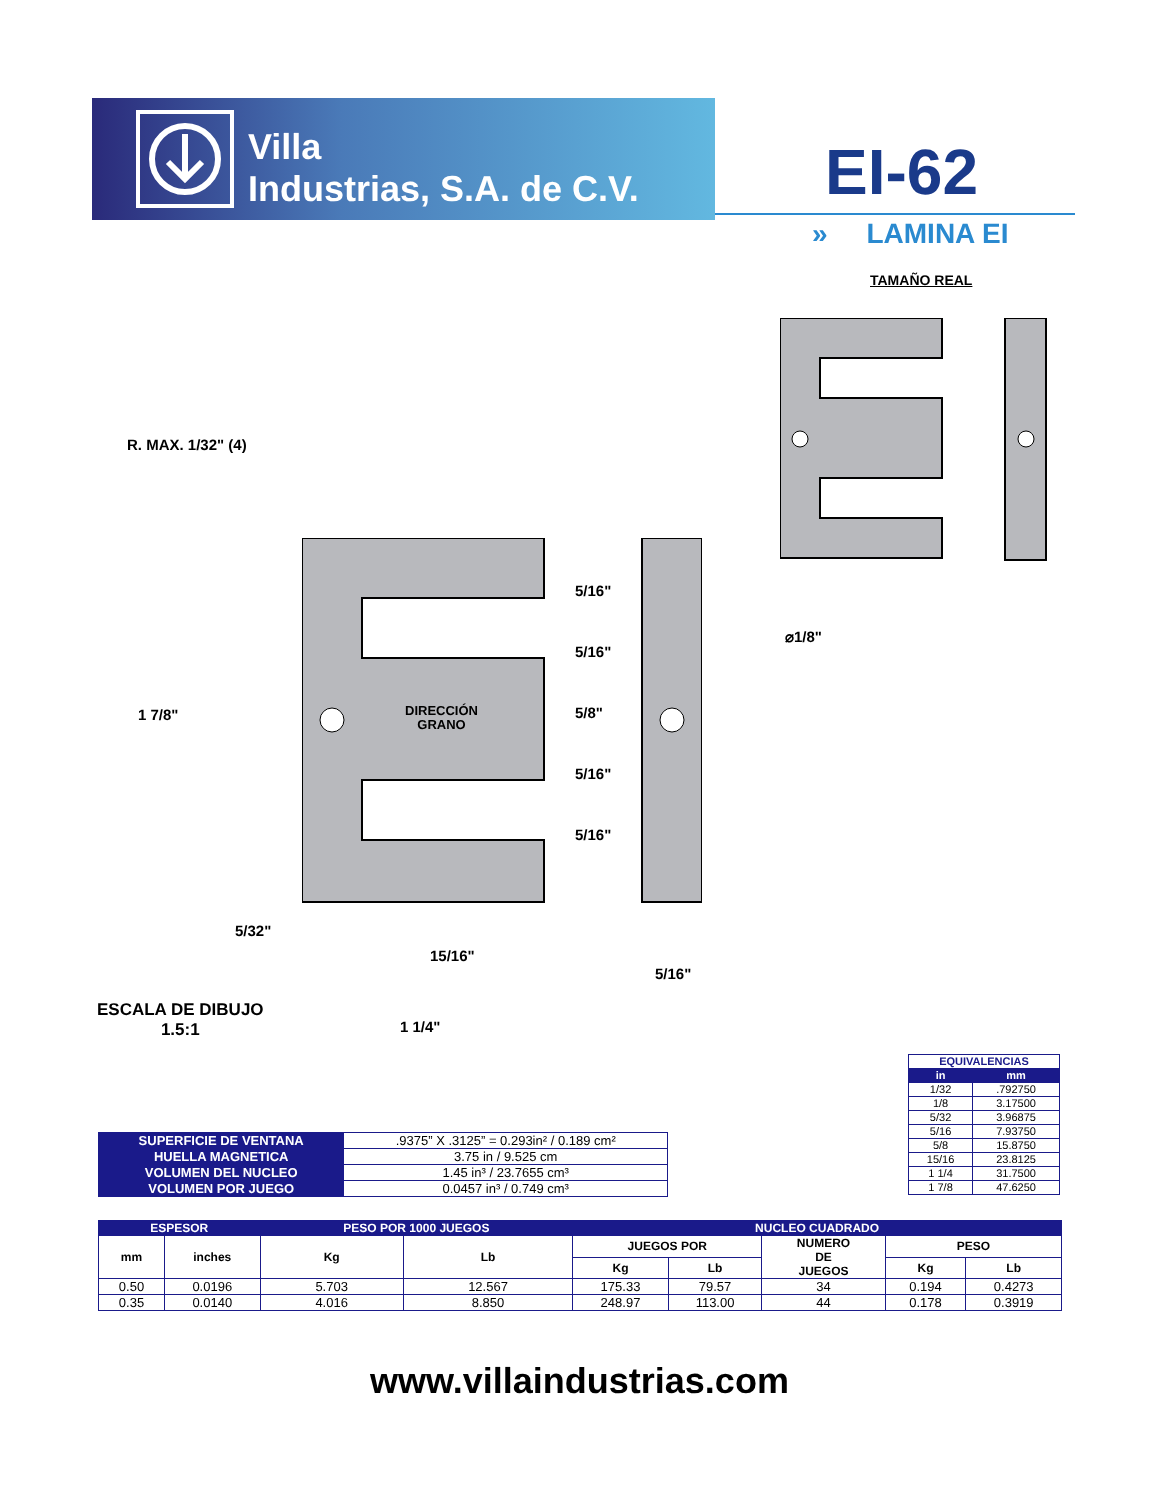Villa
Industrias, S.A. de C.V.
EI-62
» LAMINA EI
TAMAÑO REAL
R. MAX. 1/32" (4)
1 7/8"
DIRECCIÓN
GRANO
5/16"
5/16"
5/8"
5/16"
5/16"
⌀1/8"
5/32"
15/16"
5/16"
1 1/4"
ESCALA DE DIBUJO
1.5:1
| EQUIVALENCIAS | |
| in | mm |
| 1/32 | .792750 |
| 1/8 | 3.17500 |
| 5/32 | 3.96875 |
| 5/16 | 7.93750 |
| 5/8 | 15.8750 |
| 15/16 | 23.8125 |
| 1 1/4 | 31.7500 |
| 1 7/8 | 47.6250 |
| SUPERFICIE DE VENTANA | .9375” X .3125” = 0.293in² / 0.189 cm² |
| HUELLA MAGNETICA | 3.75 in / 9.525 cm |
| VOLUMEN DEL NUCLEO | 1.45 in³ / 23.7655 cm³ |
| VOLUMEN POR JUEGO | 0.0457 in³ / 0.749 cm³ |
| ESPESOR | | PESO POR 1000 JUEGOS | | NUCLEO CUADRADO | | | | |
| --- | --- | --- | --- | --- | --- | --- | --- | --- |
| mm | inches | Kg | Lb | JUEGOS POR | | NUMERO DE JUEGOS | PESO | |
| | | | | Kg | Lb | | Kg | Lb |
| 0.50 | 0.0196 | 5.703 | 12.567 | 175.33 | 79.57 | 34 | 0.194 | 0.4273 |
| 0.35 | 0.0140 | 4.016 | 8.850 | 248.97 | 113.00 | 44 | 0.178 | 0.3919 |
www.villaindustrias.com